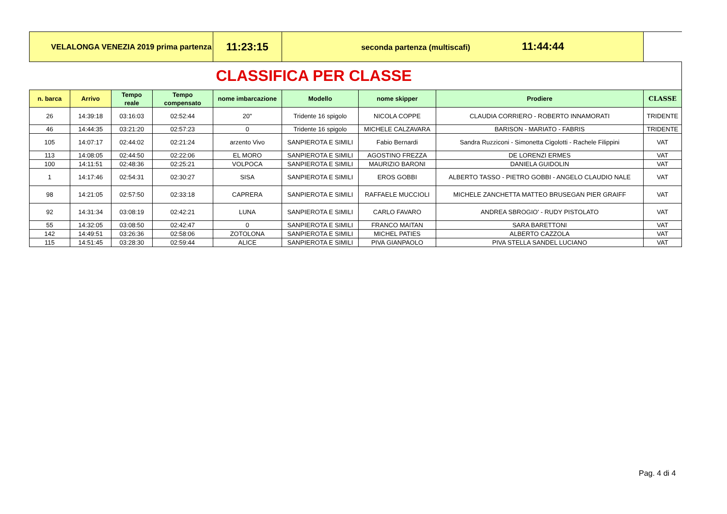| VELALONGA VENEZIA 2019 prima partenza | | | | 11:23:15 | seconda partenza (multiscafi) 11:44:44 | | | |
| CLASSIFICA PER CLASSE | | | | | | | | |
| n. barca | Arrivo | Tempo reale | Tempo compensato | nome imbarcazione | Modello | nome skipper | Prodiere | CLASSE |
| 26 | 14:39:18 | 03:16:03 | 02:52:44 | 20" | Tridente 16 spigolo | NICOLA COPPE | CLAUDIA CORRIERO - ROBERTO INNAMORATI | TRIDENTE |
| 46 | 14:44:35 | 03:21:20 | 02:57:23 | 0 | Tridente 16 spigolo | MICHELE CALZAVARA | BARISON - MARIATO - FABRIS | TRIDENTE |
| 105 | 14:07:17 | 02:44:02 | 02:21:24 | arzento Vivo | SANPIEROTA E SIMILI | Fabio Bernardi | Sandra Ruzziconi - Simonetta Cigolotti - Rachele Filippini | VAT |
| 113 | 14:08:05 | 02:44:50 | 02:22:06 | EL MORO | SANPIEROTA E SIMILI | AGOSTINO FREZZA | DE LORENZI ERMES | VAT |
| 100 | 14:11:51 | 02:48:36 | 02:25:21 | VOLPOCA | SANPIEROTA E SIMILI | MAURIZIO BARONI | DANIELA GUIDOLIN | VAT |
| 1 | 14:17:46 | 02:54:31 | 02:30:27 | SISA | SANPIEROTA E SIMILI | EROS GOBBI | ALBERTO TASSO - PIETRO GOBBI - ANGELO CLAUDIO NALE | VAT |
| 98 | 14:21:05 | 02:57:50 | 02:33:18 | CAPRERA | SANPIEROTA E SIMILI | RAFFAELE MUCCIOLI | MICHELE ZANCHETTA MATTEO BRUSEGAN PIER GRAIFF | VAT |
| 92 | 14:31:34 | 03:08:19 | 02:42:21 | LUNA | SANPIEROTA E SIMILI | CARLO FAVARO | ANDREA SBROGIO' - RUDY PISTOLATO | VAT |
| 55 | 14:32:05 | 03:08:50 | 02:42:47 | 0 | SANPIEROTA E SIMILI | FRANCO MAITAN | SARA BARETTONI | VAT |
| 142 | 14:49:51 | 03:26:36 | 02:58:06 | ZOTOLONA | SANPIEROTA E SIMILI | MICHEL PATIES | ALBERTO CAZZOLA | VAT |
| 115 | 14:51:45 | 03:28:30 | 02:59:44 | ALICE | SANPIEROTA E SIMILI | PIVA GIANPAOLO | PIVA STELLA SANDEL LUCIANO | VAT |
Pag. 4 di 4